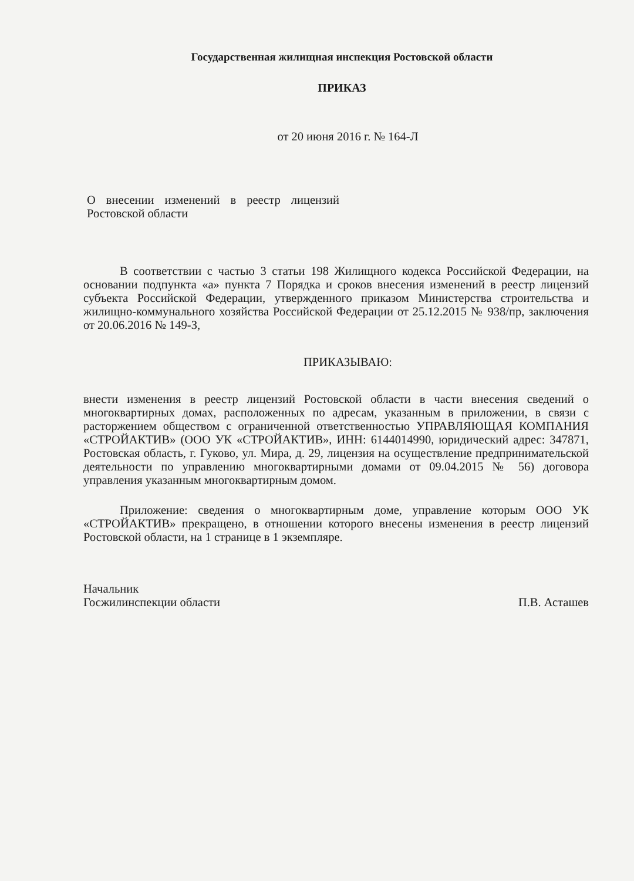Государственная жилищная инспекция Ростовской области
ПРИКАЗ
от 20 июня 2016 г. № 164-Л
О внесении изменений в реестр лицензий Ростовской области
В соответствии с частью 3 статьи 198 Жилищного кодекса Российской Федерации, на основании подпункта «а» пункта 7 Порядка и сроков внесения изменений в реестр лицензий субъекта Российской Федерации, утвержденного приказом Министерства строительства и жилищно-коммунального хозяйства Российской Федерации от 25.12.2015 № 938/пр, заключения от 20.06.2016 № 149-З,
ПРИКАЗЫВАЮ:
внести изменения в реестр лицензий Ростовской области в части внесения сведений о многоквартирных домах, расположенных по адресам, указанным в приложении, в связи с расторжением обществом с ограниченной ответственностью УПРАВЛЯЮЩАЯ КОМПАНИЯ «СТРОЙАКТИВ» (ООО УК «СТРОЙАКТИВ», ИНН: 6144014990, юридический адрес: 347871, Ростовская область, г. Гуково, ул. Мира, д. 29, лицензия на осуществление предпринимательской деятельности по управлению многоквартирными домами от 09.04.2015 № 56) договора управления указанным многоквартирным домом.
Приложение: сведения о многоквартирным доме, управление которым ООО УК «СТРОЙАКТИВ» прекращено, в отношении которого внесены изменения в реестр лицензий Ростовской области, на 1 странице в 1 экземпляре.
Начальник
Госжилинспекции области
П.В. Асташев